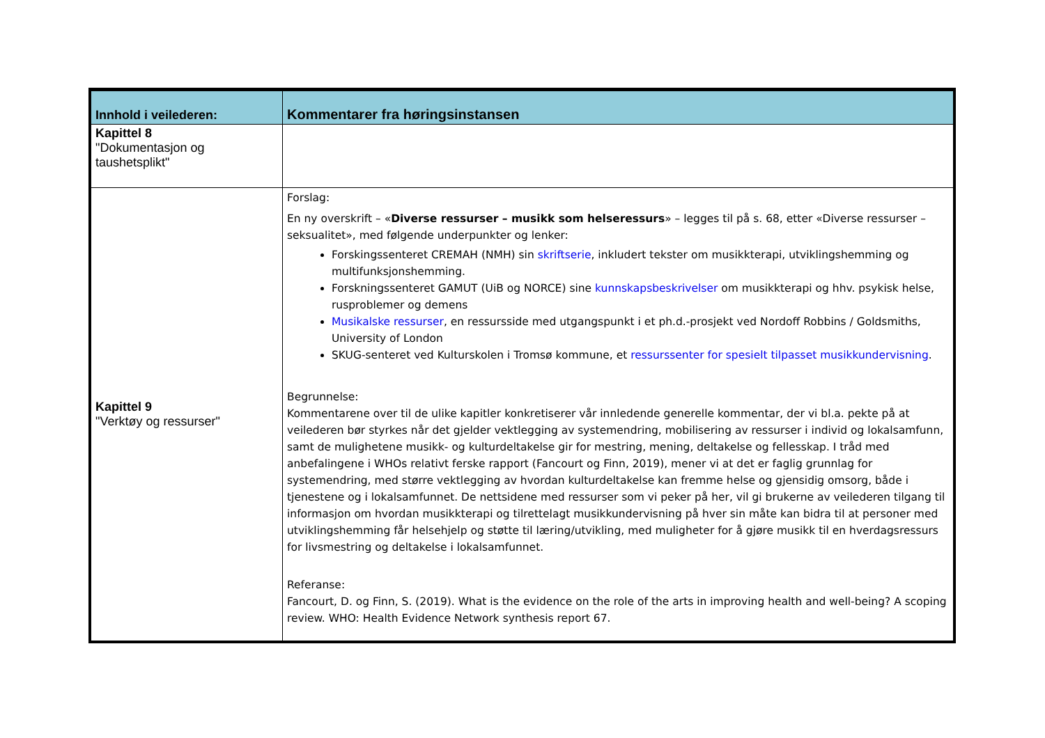| Innhold i veilederen: | Kommentarer fra høringsinstansen |
| --- | --- |
| Kapittel 8 "Dokumentasjon og taushetsplikt" | |
| Kapittel 9 "Verktøy og ressurser" | Forslag: En ny overskrift – « Diverse ressurser – musikk som helseressurs » – legges til på s. 68, etter «Diverse ressurser – seksualitet», med følgende underpunkter og lenker: Forskingssenteret CREMAH (NMH) sin skriftserie , inkludert tekster om musikkterapi, utviklingshemming og multifunksjonshemming. Forskningssenteret GAMUT (UiB og NORCE) sine kunnskapsbeskrivelser om musikkterapi og hhv. psykisk helse, rusproblemer og demens Musikalske ressurser , en ressursside med utgangspunkt i et ph.d.-prosjekt ved Nordoff Robbins / Goldsmiths, University of London SKUG-senteret ved Kulturskolen i Tromsø kommune, et ressurssenter for spesielt tilpasset musikkundervisning . Begrunnelse: Kommentarene over til de ulike kapitler konkretiserer vår innledende generelle kommentar, der vi bl.a. pekte på at veilederen bør styrkes når det gjelder vektlegging av systemendring, mobilisering av ressurser i individ og lokalsamfunn, samt de mulighetene musikk- og kulturdeltakelse gir for mestring, mening, deltakelse og fellesskap. I tråd med anbefalingene i WHOs relativt ferske rapport (Fancourt og Finn, 2019), mener vi at det er faglig grunnlag for systemendring, med større vektlegging av hvordan kulturdeltakelse kan fremme helse og gjensidig omsorg, både i tjenestene og i lokalsamfunnet. De nettsidene med ressurser som vi peker på her, vil gi brukerne av veilederen tilgang til informasjon om hvordan musikkterapi og tilrettelagt musikkundervisning på hver sin måte kan bidra til at personer med utviklingshemming får helsehjelp og støtte til læring/utvikling, med muligheter for å gjøre musikk til en hverdagsressurs for livsmestring og deltakelse i lokalsamfunnet. Referanse: Fancourt, D. og Finn, S. (2019). What is the evidence on the role of the arts in improving health and well-being? A scoping review. WHO: Health Evidence Network synthesis report 67. |